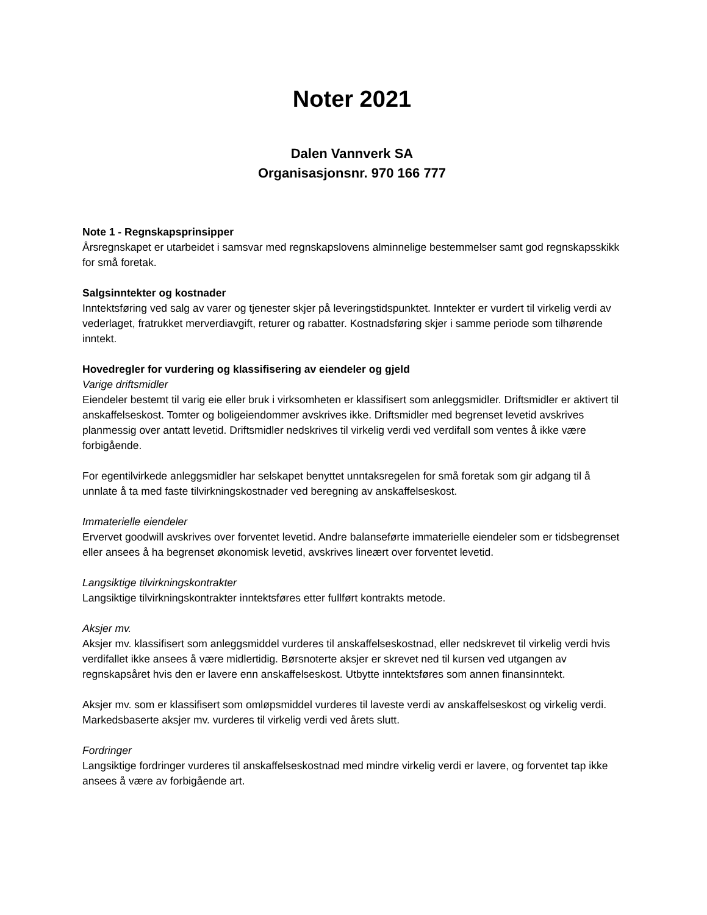Noter 2021
Dalen Vannverk SA
Organisasjonsnr. 970 166 777
Note 1 - Regnskapsprinsipper
Årsregnskapet er utarbeidet i samsvar med regnskapslovens alminnelige bestemmelser samt god regnskapsskikk for små foretak.
Salgsinntekter og kostnader
Inntektsføring ved salg av varer og tjenester skjer på leveringstidspunktet. Inntekter er vurdert til virkelig verdi av vederlaget, fratrukket merverdiavgift, returer og rabatter. Kostnadsføring skjer i samme periode som tilhørende inntekt.
Hovedregler for vurdering og klassifisering av eiendeler og gjeld
Varige driftsmidler
Eiendeler bestemt til varig eie eller bruk i virksomheten er klassifisert som anleggsmidler. Driftsmidler er aktivert til anskaffelseskost. Tomter og boligeiendommer avskrives ikke. Driftsmidler med begrenset levetid avskrives planmessig over antatt levetid. Driftsmidler nedskrives til virkelig verdi ved verdifall som ventes å ikke være forbigående.
For egentilvirkede anleggsmidler har selskapet benyttet unntaksregelen for små foretak som gir adgang til å unnlate å ta med faste tilvirkningskostnader ved beregning av anskaffelseskost.
Immaterielle eiendeler
Ervervet goodwill avskrives over forventet levetid. Andre balanseførte immaterielle eiendeler som er tidsbegrenset eller ansees å ha begrenset økonomisk levetid, avskrives lineært over forventet levetid.
Langsiktige tilvirkningskontrakter
Langsiktige tilvirkningskontrakter inntektsføres etter fullført kontrakts metode.
Aksjer mv.
Aksjer mv. klassifisert som anleggsmiddel vurderes til anskaffelseskostnad, eller nedskrevet til virkelig verdi hvis verdifallet ikke ansees å være midlertidig. Børsnoterte aksjer er skrevet ned til kursen ved utgangen av regnskapsåret hvis den er lavere enn anskaffelseskost. Utbytte inntektsføres som annen finansinntekt.
Aksjer mv. som er klassifisert som omløpsmiddel vurderes til laveste verdi av anskaffelseskost og virkelig verdi. Markedsbaserte aksjer mv. vurderes til virkelig verdi ved årets slutt.
Fordringer
Langsiktige fordringer vurderes til anskaffelseskostnad med mindre virkelig verdi er lavere, og forventet tap ikke ansees å være av forbigående art.